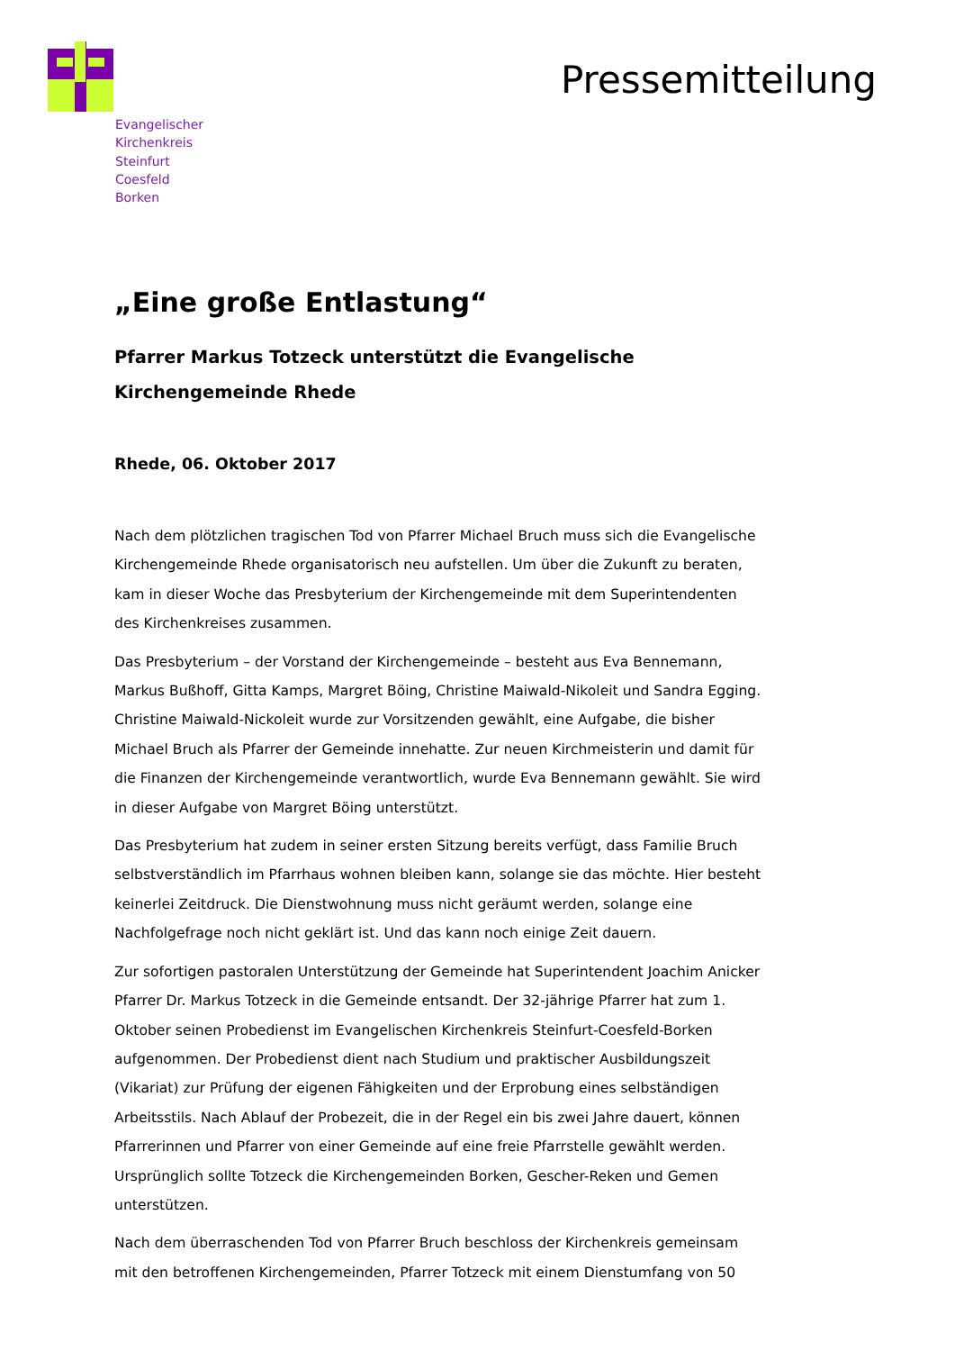Evangelischer
Kirchenkreis
Steinfurt
Coesfeld
Borken
Pressemitteilung
„Eine große Entlastung“
Pfarrer Markus Totzeck unterstützt die Evangelische Kirchengemeinde Rhede
Rhede, 06. Oktober 2017
Nach dem plötzlichen tragischen Tod von Pfarrer Michael Bruch muss sich die Evangelische Kirchengemeinde Rhede organisatorisch neu aufstellen. Um über die Zukunft zu beraten, kam in dieser Woche das Presbyterium der Kirchengemeinde mit dem Superintendenten des Kirchenkreises zusammen.
Das Presbyterium – der Vorstand der Kirchengemeinde – besteht aus Eva Bennemann, Markus Bußhoff, Gitta Kamps, Margret Böing, Christine Maiwald-Nikoleit und Sandra Egging. Christine Maiwald-Nickoleit wurde zur Vorsitzenden gewählt, eine Aufgabe, die bisher Michael Bruch als Pfarrer der Gemeinde innehatte. Zur neuen Kirchmeisterin und damit für die Finanzen der Kirchengemeinde verantwortlich, wurde Eva Bennemann gewählt. Sie wird in dieser Aufgabe von Margret Böing unterstützt.
Das Presbyterium hat zudem in seiner ersten Sitzung bereits verfügt, dass Familie Bruch selbstverständlich im Pfarrhaus wohnen bleiben kann, solange sie das möchte. Hier besteht keinerlei Zeitdruck. Die Dienstwohnung muss nicht geräumt werden, solange eine Nachfolgefrage noch nicht geklärt ist. Und das kann noch einige Zeit dauern.
Zur sofortigen pastoralen Unterstützung der Gemeinde hat Superintendent Joachim Anicker Pfarrer Dr. Markus Totzeck in die Gemeinde entsandt. Der 32-jährige Pfarrer hat zum 1. Oktober seinen Probedienst im Evangelischen Kirchenkreis Steinfurt-Coesfeld-Borken aufgenommen. Der Probedienst dient nach Studium und praktischer Ausbildungszeit (Vikariat) zur Prüfung der eigenen Fähigkeiten und der Erprobung eines selbständigen Arbeitsstils. Nach Ablauf der Probezeit, die in der Regel ein bis zwei Jahre dauert, können Pfarrerinnen und Pfarrer von einer Gemeinde auf eine freie Pfarrstelle gewählt werden. Ursprünglich sollte Totzeck die Kirchengemeinden Borken, Gescher-Reken und Gemen unterstützen.
Nach dem überraschenden Tod von Pfarrer Bruch beschloss der Kirchenkreis gemeinsam mit den betroffenen Kirchengemeinden, Pfarrer Totzeck mit einem Dienstumfang von 50